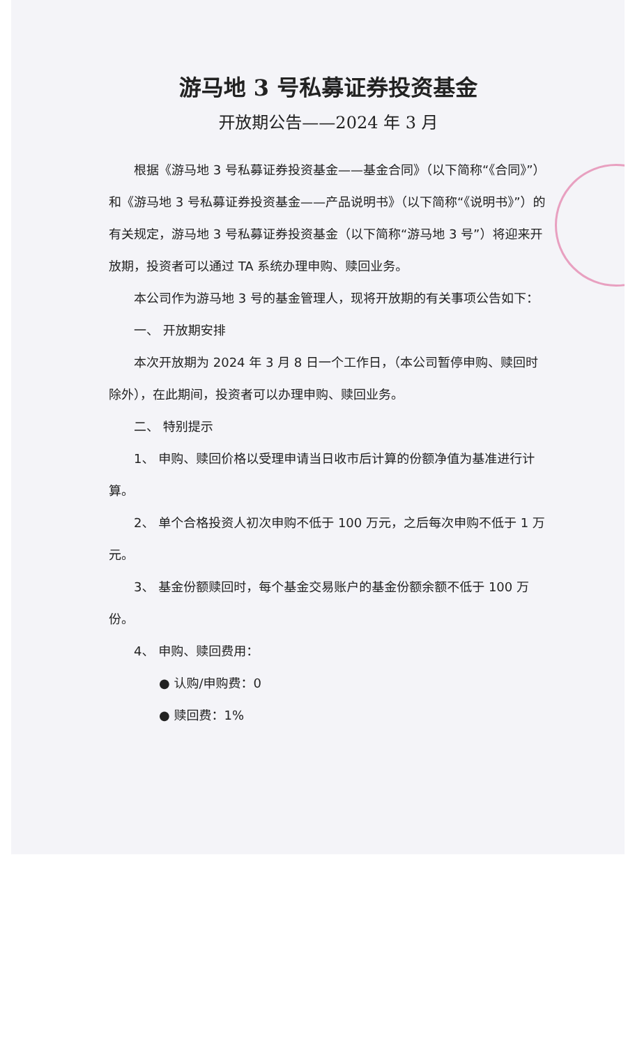游马地 3 号私募证券投资基金
开放期公告——2024 年 3 月
根据《游马地 3 号私募证券投资基金——基金合同》（以下简称“《合同》”）和《游马地 3 号私募证券投资基金——产品说明书》（以下简称“《说明书》”）的有关规定，游马地 3 号私募证券投资基金（以下简称“游马地 3 号”）将迎来开放期，投资者可以通过 TA 系统办理申购、赎回业务。
本公司作为游马地 3 号的基金管理人，现将开放期的有关事项公告如下：
一、 开放期安排
本次开放期为 2024 年 3 月 8 日一个工作日，（本公司暂停申购、赎回时除外），在此期间，投资者可以办理申购、赎回业务。
二、 特别提示
1、 申购、赎回价格以受理申请当日收市后计算的份额净值为基准进行计算。
2、 单个合格投资人初次申购不低于 100 万元，之后每次申购不低于 1 万元。
3、 基金份额赎回时，每个基金交易账户的基金份额余额不低于 100 万份。
4、 申购、赎回费用：
● 认购/申购费：0
● 赎回费：1%